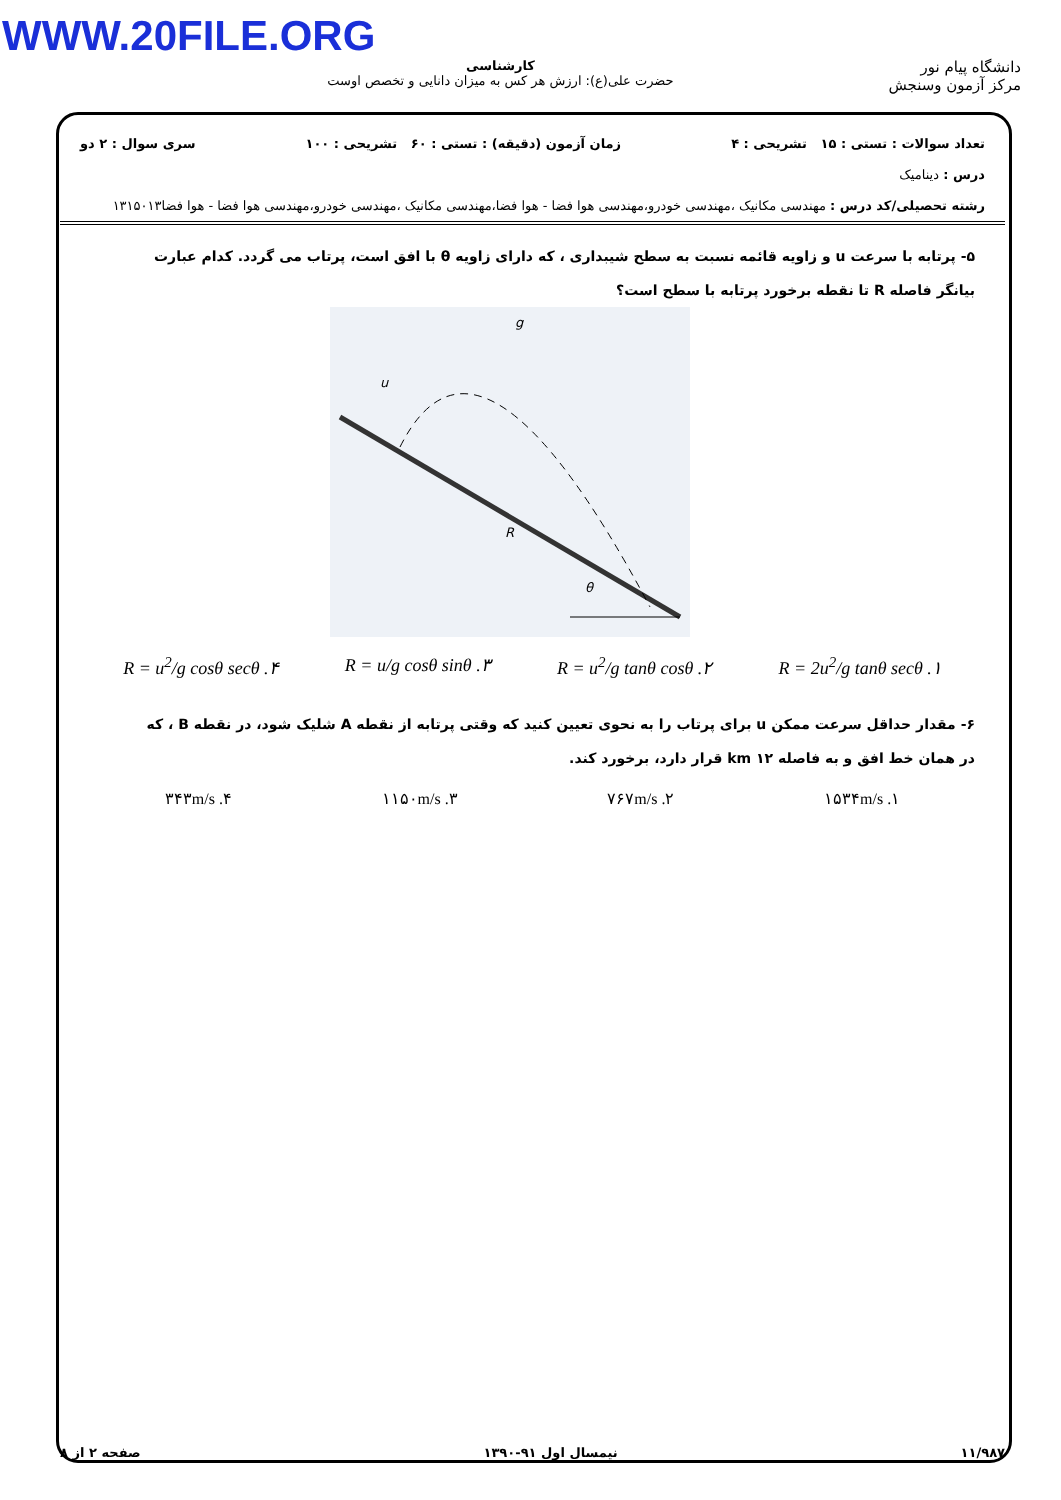WWW.20FILE.ORG
دانشگاه پیام نور
مرکز آزمون وسنجش
کارشناسی
حضرت علی(ع): ارزش هر کس به میزان دانایی و تخصص اوست
تعداد سوالات : تستی : ۱۵ تشریحی : ۴ زمان آزمون (دقیقه) : تستی : ۶۰ تشریحی : ۱۰۰ سری سوال : ۲ دو
درس : دینامیک
رشته تحصیلی/کد درس : مهندسی مکانیک ،مهندسی خودرو،مهندسی هوا فضا - هوا فضا،مهندسی مکانیک ،مهندسی خودرو،مهندسی هوا فضا - هوا فضا۱۳۱۵۰۱۳
۵- پرتابه با سرعت u و زاویه قائمه نسبت به سطح شیبداری ، که دارای زاویه θ با افق است، پرتاب می گردد. کدام عبارت بیانگر فاصله R تا نقطه برخورد پرتابه با سطح است؟
g
u
R
θ
۱. R = 2u<sup>2</sup>/g tanθ secθ ۲. R = u<sup>2</sup>/g tanθ cosθ ۳. R = u/g cosθ sinθ ۴. R = u<sup>2</sup>/g cosθ secθ
۶- مقدار حداقل سرعت ممکن u برای پرتاب را به نحوی تعیین کنید که وقتی پرتابه از نقطه A شلیک شود، در نقطه B ، که در همان خط افق و به فاصله ۱۲ km قرار دارد، برخورد کند.
۱. ۱۵۳۴m/s ۲. ۷۶۷m/s ۳. ۱۱۵۰m/s ۴. ۳۴۳m/s
۱۱/۹۸۷ نیمسال اول ۹۱-۱۳۹۰ صفحه ۲ از ۸